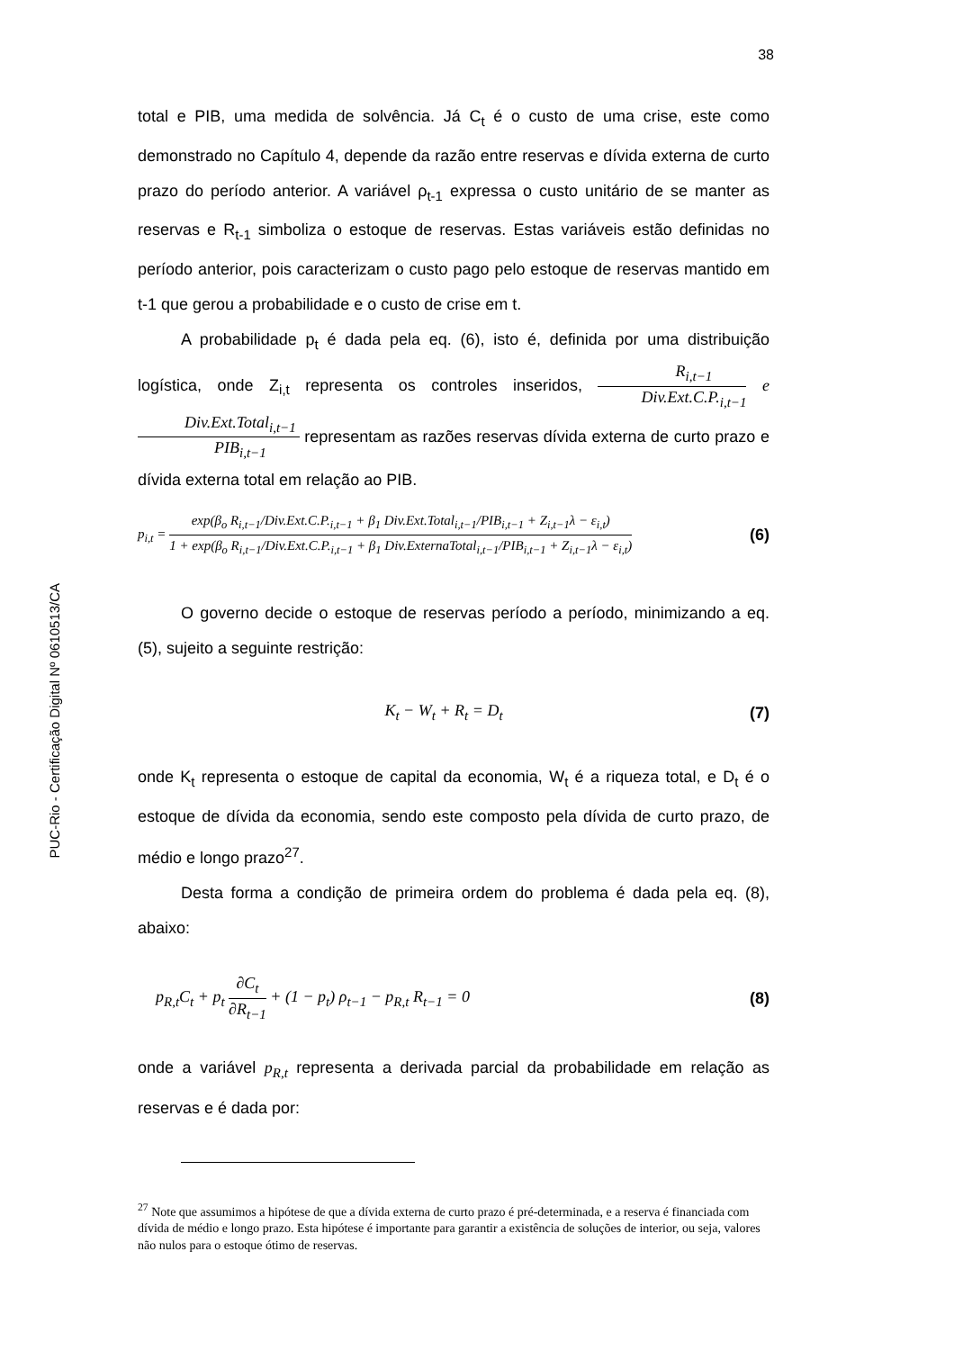PUC-Rio - Certificação Digital Nº 0610513/CA
38
total e PIB, uma medida de solvência. Já C<sub>t</sub> é o custo de uma crise, este como demonstrado no Capítulo 4, depende da razão entre reservas e dívida externa de curto prazo do período anterior. A variável ρ<sub>t-1</sub> expressa o custo unitário de se manter as reservas e R<sub>t-1</sub> simboliza o estoque de reservas. Estas variáveis estão definidas no período anterior, pois caracterizam o custo pago pelo estoque de reservas mantido em t-1 que gerou a probabilidade e o custo de crise em t.
A probabilidade p<sub>t</sub> é dada pela eq. (6), isto é, definida por uma distribuição logística, onde Z<sub>i,t</sub> representa os controles inseridos, R<sub>i,t−1</sub> Div.Ext.C.P.<sub>i,t−1</sub> e Div.Ext.Total<sub>i,t−1</sub> PIB<sub>i,t−1</sub> representam as razões reservas dívida externa de curto prazo e dívida externa total em relação ao PIB.
p<sub>i,t</sub> = exp(β<sub>o</sub> R<sub>i,t−1</sub>/Div.Ext.C.P.<sub>i,t−1</sub> + β<sub>1</sub> Div.Ext.Total<sub>i,t−1</sub>/PIB<sub>i,t−1</sub> + Z<sub>i,t−1</sub>λ − ε<sub>i,t</sub>) 1 + exp(β<sub>o</sub> R<sub>i,t−1</sub>/Div.Ext.C.P.<sub>i,t−1</sub> + β<sub>1</sub> Div.ExternaTotal<sub>i,t−1</sub>/PIB<sub>i,t−1</sub> + Z<sub>i,t−1</sub>λ − ε<sub>i,t</sub>) (6)
O governo decide o estoque de reservas período a período, minimizando a eq. (5), sujeito a seguinte restrição:
K<sub>t</sub> − W<sub>t</sub> + R<sub>t</sub> = D<sub>t</sub> (7)
onde K<sub>t</sub> representa o estoque de capital da economia, W<sub>t</sub> é a riqueza total, e D<sub>t</sub> é o estoque de dívida da economia, sendo este composto pela dívida de curto prazo, de médio e longo prazo<sup>27</sup>.
Desta forma a condição de primeira ordem do problema é dada pela eq. (8), abaixo:
p<sub>R,t</sub>C<sub>t</sub> + p<sub>t</sub> ∂C<sub>t</sub> ∂R<sub>t−1</sub> + (1 − p<sub>t</sub>) ρ<sub>t−1</sub> − p<sub>R,t</sub> R<sub>t−1</sub> = 0 (8)
onde a variável p<sub>R,t</sub> representa a derivada parcial da probabilidade em relação as reservas e é dada por:
<sup>27</sup> Note que assumimos a hipótese de que a dívida externa de curto prazo é pré-determinada, e a reserva é financiada com dívida de médio e longo prazo. Esta hipótese é importante para garantir a existência de soluções de interior, ou seja, valores não nulos para o estoque ótimo de reservas.